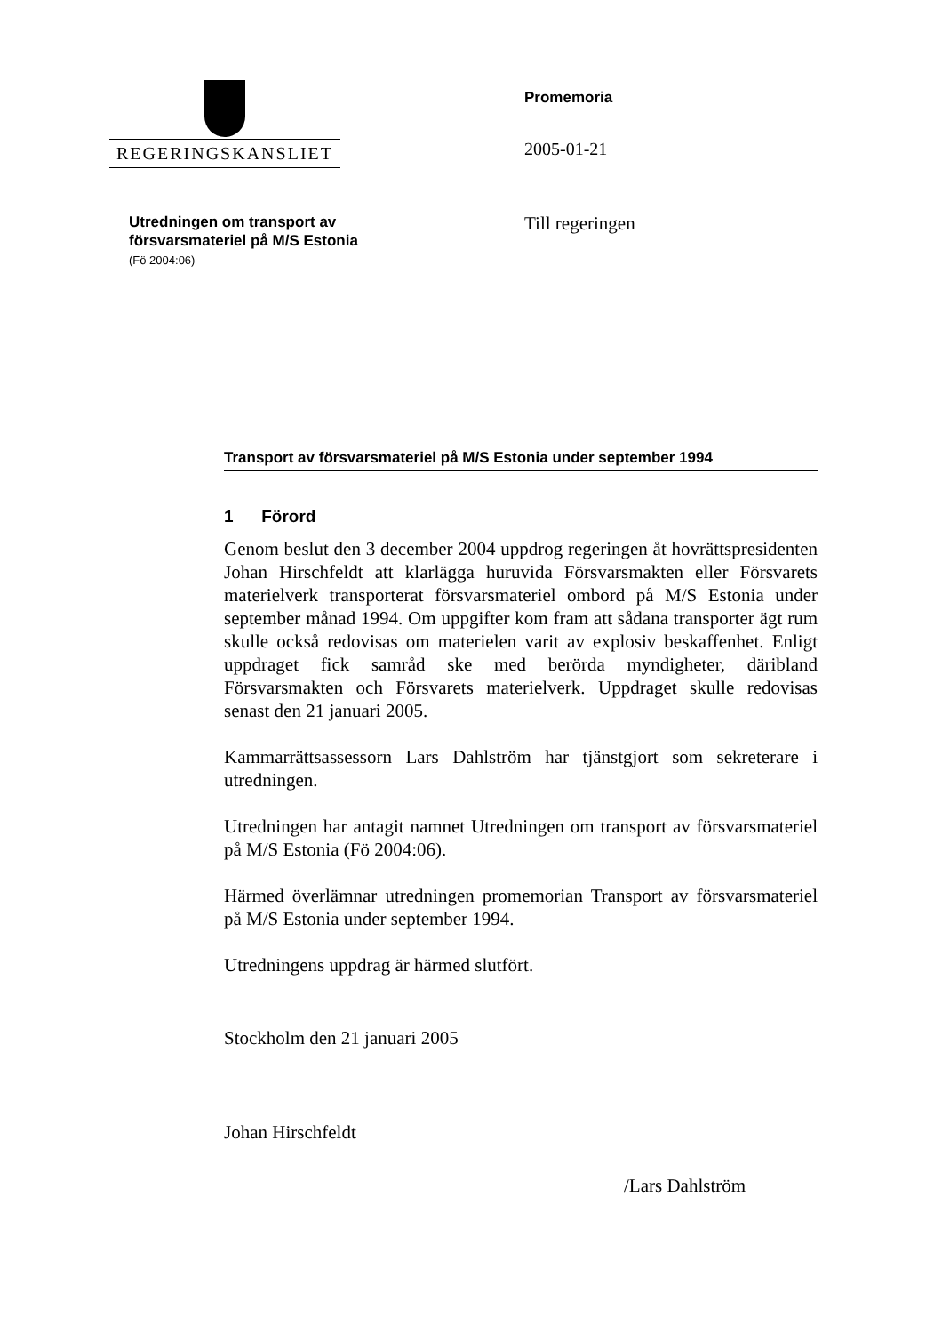REGERINGSKANSLIET
Promemoria
2005-01-21
Utredningen om transport av
försvarsmateriel på M/S Estonia
(Fö 2004:06)
Till regeringen
Transport av försvarsmateriel på M/S Estonia under september 1994
1 Förord
Genom beslut den 3 december 2004 uppdrog regeringen åt hovrätts­presidenten Johan Hirschfeldt att klarlägga huruvida Försvarsmakten eller Försvarets materielverk transporterat försvarsmateriel ombord på M/S Estonia under september månad 1994. Om uppgifter kom fram att sådana transporter ägt rum skulle också redovisas om materielen varit av explosiv beskaffenhet. Enligt uppdraget fick samråd ske med berörda myndigheter, däribland Försvarsmakten och Försvarets materielverk. Uppdraget skulle redovisas senast den 21 januari 2005.
Kammarrättsassessorn Lars Dahlström har tjänstgjort som sekreterare i utredningen.
Utredningen har antagit namnet Utredningen om transport av försvars­materiel på M/S Estonia (Fö 2004:06).
Härmed överlämnar utredningen promemorian Transport av försvars­materiel på M/S Estonia under september 1994.
Utredningens uppdrag är härmed slutfört.
Stockholm den 21 januari 2005
Johan Hirschfeldt
/Lars Dahlström